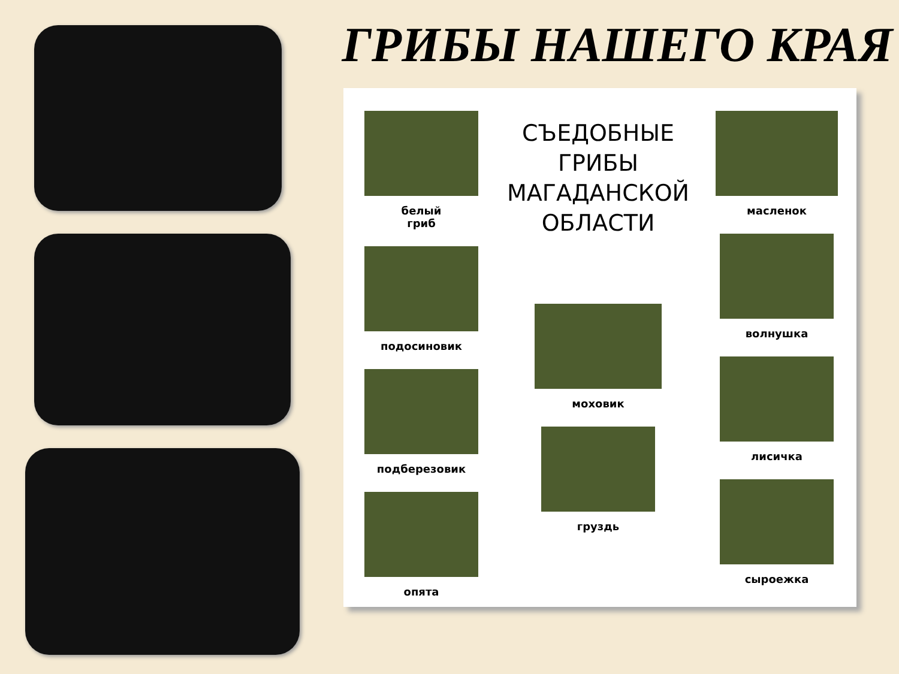ГРИБЫ НАШЕГО КРАЯ
белый
гриб
подосиновик
подберезовик
опята
СЪЕДОБНЫЕ
ГРИБЫ
МАГАДАНСКОЙ
ОБЛАСТИ
моховик
груздь
масленок
волнушка
лисичка
сыроежка